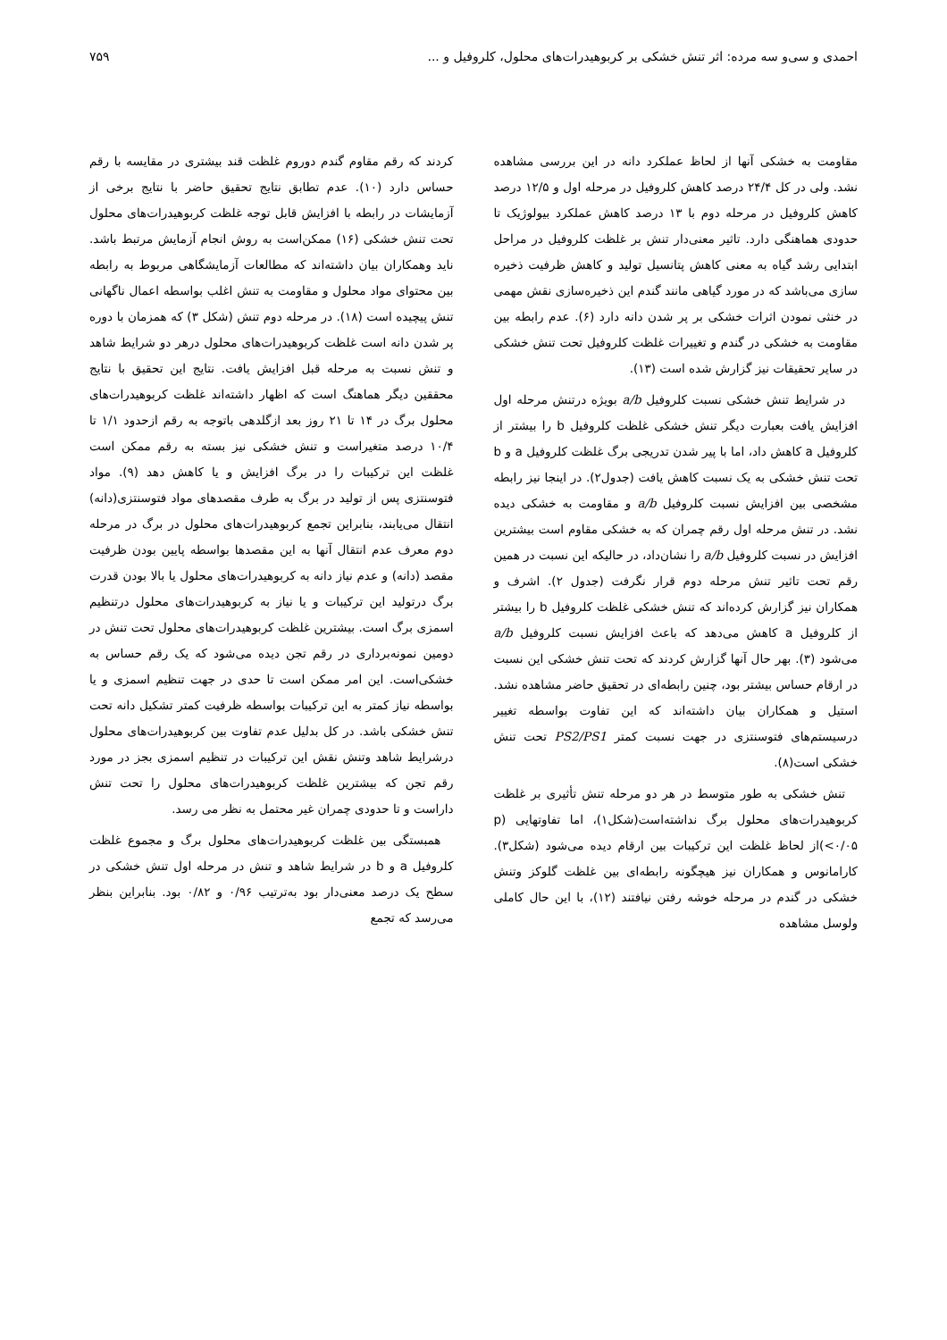احمدی و سی‌و سه مرده: اثر تنش خشکی بر کربوهیدرات‌های محلول، کلروفیل و ...
۷۵۹
مقاومت به خشکی آنها از لحاظ عملکرد دانه در این بررسی مشاهده نشد. ولی در کل ۲۴/۴ درصد کاهش کلروفیل در مرحله اول و ۱۲/۵ درصد کاهش کلروفیل در مرحله دوم با ۱۳ درصد کاهش عملکرد بیولوژیک تا حدودی هماهنگی دارد. تاثیر معنی‌دار تنش بر غلظت کلروفیل در مراحل ابتدایی رشد گیاه به معنی کاهش پتانسیل تولید و کاهش ظرفیت ذخیره سازی می‌باشد که در مورد گیاهی مانند گندم این ذخیره‌سازی نقش مهمی در خنثی نمودن اثرات خشکی بر پر شدن دانه دارد (۶). عدم رابطه بین مقاومت به خشکی در گندم و تغییرات غلظت کلروفیل تحت تنش خشکی در سایر تحقیقات نیز گزارش شده است (۱۳).
در شرایط تنش خشکی نسبت کلروفیل a/b بویژه درتنش مرحله اول افزایش یافت بعبارت دیگر تنش خشکی غلظت کلروفیل b را بیشتر از کلروفیل a کاهش داد، اما با پیر شدن تدریجی برگ غلظت کلروفیل a و b تحت تنش خشکی به یک نسبت کاهش یافت (جدول۲). در اینجا نیز رابطه مشخصی بین افزایش نسبت کلروفیل a/b و مقاومت به خشکی دیده نشد. در تنش مرحله اول رقم چمران که به خشکی مقاوم است بیشترین افزایش در نسبت کلروفیل a/b را نشان‌داد، در حالیکه این نسبت در همین رقم تحت تاثیر تنش مرحله دوم قرار نگرفت (جدول ۲). اشرف و همکاران نیز گزارش کرده‌اند که تنش خشکی غلظت کلروفیل b را بیشتر از کلروفیل a کاهش می‌دهد که باعث افزایش نسبت کلروفیل a/b می‌شود (۳). بهر حال آنها گزارش کردند که تحت تنش خشکی این نسبت در ارقام حساس بیشتر بود، چنین رابطه‌ای در تحقیق حاضر مشاهده نشد. استیل و همکاران بیان داشته‌اند که این تفاوت بواسطه تغییر درسیستم‌های فتوسنتزی در جهت نسبت کمتر PS2/PS1 تحت تنش خشکی است(۸).
تنش خشکی به طور متوسط در هر دو مرحله تنش تأثیری بر غلظت کربوهیدرات‌های محلول برگ نداشته‌است(شکل۱)، اما تفاوتهایی (p <۰/۰۵)از لحاظ غلظت این ترکیبات بین ارقام دیده می‌شود (شکل۳). کارامانوس و همکاران نیز هیچگونه رابطه‌ای بین غلظت گلوکز وتنش خشکی در گندم در مرحله خوشه رفتن نیافتند (۱۲)، با این حال کاملی ولوسل مشاهده
کردند که رقم مقاوم گندم دوروم غلظت قند بیشتری در مقایسه با رقم حساس دارد (۱۰). عدم تطابق نتایج تحقیق حاضر با نتایج برخی از آزمایشات در رابطه با افزایش قابل توجه غلظت کربوهیدرات‌های محلول تحت تنش خشکی (۱۶) ممکن‌است به روش انجام آزمایش مرتبط باشد. ناید وهمکاران بیان داشته‌اند که مطالعات آزمایشگاهی مربوط به رابطه بین محتوای مواد محلول و مقاومت به تنش اغلب بواسطه اعمال ناگهانی تنش پیچیده است (۱۸). در مرحله دوم تنش (شکل ۳) که همزمان با دوره پر شدن دانه است غلظت کربوهیدرات‌های محلول درهر دو شرایط شاهد و تنش نسبت به مرحله قبل افزایش یافت. نتایج این تحقیق با نتایج محققین دیگر هماهنگ است که اظهار داشته‌اند غلظت کربوهیدرات‌های محلول برگ در ۱۴ تا ۲۱ روز بعد ازگلدهی باتوجه به رقم ازحدود ۱/۱ تا ۱۰/۴ درصد متغیراست و تنش خشکی نیز بسته به رقم ممکن است غلظت این ترکیبات را در برگ افزایش و یا کاهش دهد (۹). مواد فتوسنتزی پس از تولید در برگ به طرف مقصدهای مواد فتوسنتزی(دانه) انتقال می‌یابند، بنابراین تجمع کربوهیدرات‌های محلول در برگ در مرحله دوم معرف عدم انتقال آنها به این مقصدها بواسطه پایین بودن ظرفیت مقصد (دانه) و عدم نیاز دانه به کربوهیدرات‌های محلول یا بالا بودن قدرت برگ درتولید این ترکیبات و یا نیاز به کربوهیدرات‌های محلول درتنظیم اسمزی برگ است. بیشترین غلظت کربوهیدرات‌های محلول تحت تنش در دومین نمونه‌برداری در رقم تجن دیده می‌شود که یک رقم حساس به خشکی‌است. این امر ممکن است تا حدی در جهت تنظیم اسمزی و یا بواسطه نیاز کمتر به این ترکیبات بواسطه ظرفیت کمتر تشکیل دانه تحت تنش خشکی باشد. در کل بدلیل عدم تفاوت بین کربوهیدرات‌های محلول درشرایط شاهد وتنش نقش این ترکیبات در تنظیم اسمزی بجز در مورد رقم تجن که بیشترین غلظت کربوهیدرات‌های محلول را تحت تنش داراست و تا حدودی چمران غیر محتمل به نظر می رسد.
همبستگی بین غلظت کربوهیدرات‌های محلول برگ و مجموع غلظت کلروفیل a و b در شرایط شاهد و تنش در مرحله اول تنش خشکی در سطح یک درصد معنی‌دار بود به‌ترتیب ۰/۹۶ و ۰/۸۲ بود. بنابراین بنظر می‌رسد که تجمع